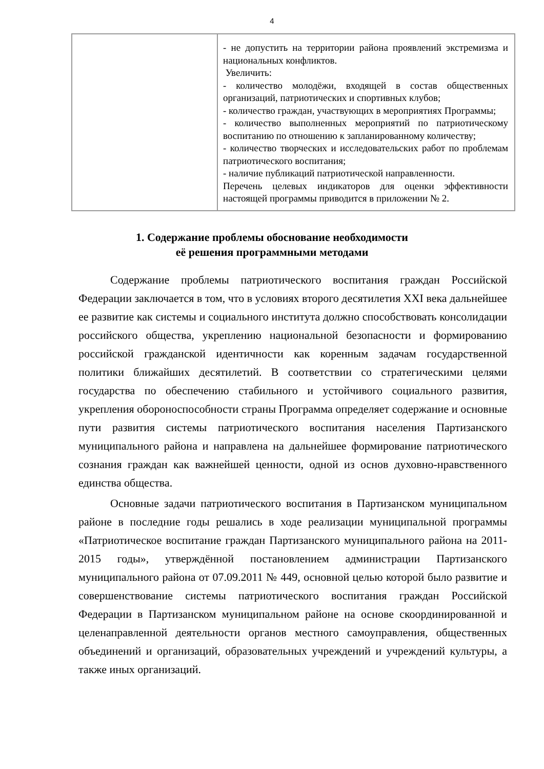4
| | - не допустить на территории района проявлений экстремизма и национальных конфликтов. Увеличить: - количество молодёжи, входящей в состав общественных организаций, патриотических и спортивных клубов; - количество граждан, участвующих в мероприятиях Программы; - количество выполненных мероприятий по патриотическому воспитанию по отношению к запланированному количеству; - количество творческих и исследовательских работ по проблемам патриотического воспитания; - наличие публикаций патриотической направленности. Перечень целевых индикаторов для оценки эффективности настоящей программы приводится в приложении № 2. |
1. Содержание проблемы обоснование необходимости
её решения программными методами
Содержание проблемы патриотического воспитания граждан Российской Федерации заключается в том, что в условиях второго десятилетия XXI века дальнейшее ее развитие как системы и социального института должно способствовать консолидации российского общества, укреплению национальной безопасности и формированию российской гражданской идентичности как коренным задачам государственной политики ближайших десятилетий. В соответствии со стратегическими целями государства по обеспечению стабильного и устойчивого социального развития, укрепления обороноспособности страны Программа определяет содержание и основные пути развития системы патриотического воспитания населения Партизанского муниципального района и направлена на дальнейшее формирование патриотического сознания граждан как важнейшей ценности, одной из основ духовно-нравственного единства общества.
Основные задачи патриотического воспитания в Партизанском муниципальном районе в последние годы решались в ходе реализации муниципальной программы «Патриотическое воспитание граждан Партизанского муниципального района на 2011-2015 годы», утверждённой постановлением администрации Партизанского муниципального района от 07.09.2011 № 449, основной целью которой было развитие и совершенствование системы патриотического воспитания граждан Российской Федерации в Партизанском муниципальном районе на основе скоординированной и целенаправленной деятельности органов местного самоуправления, общественных объединений и организаций, образовательных учреждений и учреждений культуры, а также иных организаций.